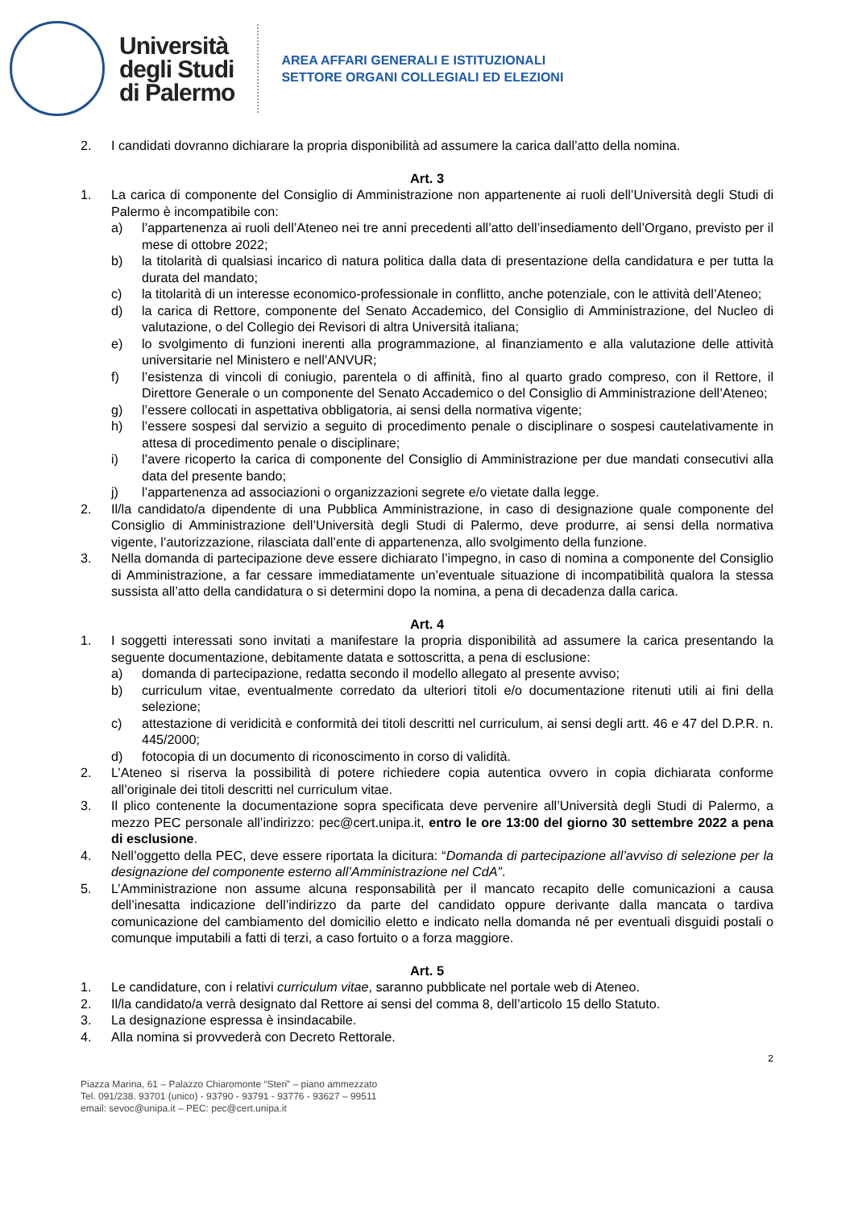Università
degli Studi
di Palermo
AREA AFFARI GENERALI E ISTITUZIONALI
SETTORE ORGANI COLLEGIALI ED ELEZIONI
2. I candidati dovranno dichiarare la propria disponibilità ad assumere la carica dall’atto della nomina.
Art. 3
1. La carica di componente del Consiglio di Amministrazione non appartenente ai ruoli dell’Università degli Studi di Palermo è incompatibile con:
a) l’appartenenza ai ruoli dell’Ateneo nei tre anni precedenti all’atto dell’insediamento dell’Organo, previsto per il mese di ottobre 2022;
b) la titolarità di qualsiasi incarico di natura politica dalla data di presentazione della candidatura e per tutta la durata del mandato;
c) la titolarità di un interesse economico-professionale in conflitto, anche potenziale, con le attività dell’Ateneo;
d) la carica di Rettore, componente del Senato Accademico, del Consiglio di Amministrazione, del Nucleo di valutazione, o del Collegio dei Revisori di altra Università italiana;
e) lo svolgimento di funzioni inerenti alla programmazione, al finanziamento e alla valutazione delle attività universitarie nel Ministero e nell’ANVUR;
f) l’esistenza di vincoli di coniugio, parentela o di affinità, fino al quarto grado compreso, con il Rettore, il Direttore Generale o un componente del Senato Accademico o del Consiglio di Amministrazione dell’Ateneo;
g) l’essere collocati in aspettativa obbligatoria, ai sensi della normativa vigente;
h) l’essere sospesi dal servizio a seguito di procedimento penale o disciplinare o sospesi cautelativamente in attesa di procedimento penale o disciplinare;
i) l’avere ricoperto la carica di componente del Consiglio di Amministrazione per due mandati consecutivi alla data del presente bando;
j) l’appartenenza ad associazioni o organizzazioni segrete e/o vietate dalla legge.
2. Il/la candidato/a dipendente di una Pubblica Amministrazione, in caso di designazione quale componente del Consiglio di Amministrazione dell’Università degli Studi di Palermo, deve produrre, ai sensi della normativa vigente, l’autorizzazione, rilasciata dall’ente di appartenenza, allo svolgimento della funzione.
3. Nella domanda di partecipazione deve essere dichiarato l’impegno, in caso di nomina a componente del Consiglio di Amministrazione, a far cessare immediatamente un’eventuale situazione di incompatibilità qualora la stessa sussista all’atto della candidatura o si determini dopo la nomina, a pena di decadenza dalla carica.
Art. 4
1. I soggetti interessati sono invitati a manifestare la propria disponibilità ad assumere la carica presentando la seguente documentazione, debitamente datata e sottoscritta, a pena di esclusione:
a) domanda di partecipazione, redatta secondo il modello allegato al presente avviso;
b) curriculum vitae, eventualmente corredato da ulteriori titoli e/o documentazione ritenuti utili ai fini della selezione;
c) attestazione di veridicità e conformità dei titoli descritti nel curriculum, ai sensi degli artt. 46 e 47 del D.P.R. n. 445/2000;
d) fotocopia di un documento di riconoscimento in corso di validità.
2. L’Ateneo si riserva la possibilità di potere richiedere copia autentica ovvero in copia dichiarata conforme all’originale dei titoli descritti nel curriculum vitae.
3. Il plico contenente la documentazione sopra specificata deve pervenire all’Università degli Studi di Palermo, a mezzo PEC personale all’indirizzo: pec@cert.unipa.it, entro le ore 13:00 del giorno 30 settembre 2022 a pena di esclusione.
4. Nell’oggetto della PEC, deve essere riportata la dicitura: “Domanda di partecipazione all’avviso di selezione per la designazione del componente esterno all’Amministrazione nel CdA”.
5. L’Amministrazione non assume alcuna responsabilità per il mancato recapito delle comunicazioni a causa dell’inesatta indicazione dell’indirizzo da parte del candidato oppure derivante dalla mancata o tardiva comunicazione del cambiamento del domicilio eletto e indicato nella domanda né per eventuali disguidi postali o comunque imputabili a fatti di terzi, a caso fortuito o a forza maggiore.
Art. 5
1. Le candidature, con i relativi curriculum vitae, saranno pubblicate nel portale web di Ateneo.
2. Il/la candidato/a verrà designato dal Rettore ai sensi del comma 8, dell’articolo 15 dello Statuto.
3. La designazione espressa è insindacabile.
4. Alla nomina si provvederà con Decreto Rettorale.
2
Piazza Marina, 61 – Palazzo Chiaromonte “Steri” – piano ammezzato
Tel. 091/238. 93701 (unico) - 93790 - 93791 - 93776 - 93627 – 99511
email: sevoc@unipa.it – PEC: pec@cert.unipa.it